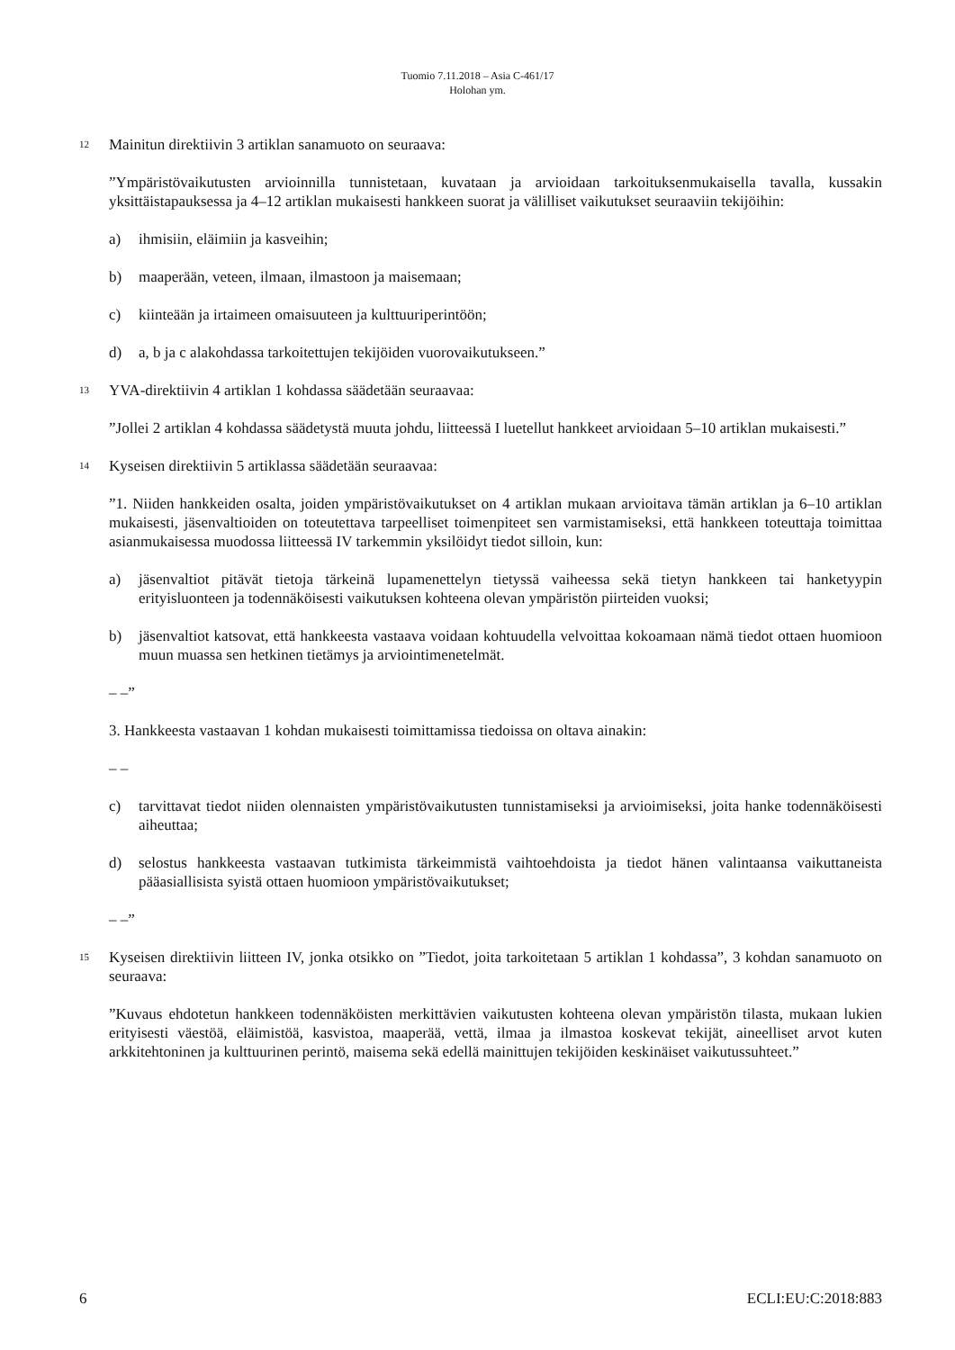Tuomio 7.11.2018 – Asia C-461/17
Holohan ym.
12 Mainitun direktiivin 3 artiklan sanamuoto on seuraava:
”Ympäristövaikutusten arvioinnilla tunnistetaan, kuvataan ja arvioidaan tarkoituksenmukaisella tavalla, kussakin yksittäistapauksessa ja 4–12 artiklan mukaisesti hankkeen suorat ja välilliset vaikutukset seuraaviin tekijöihin:
a) ihmisiin, eläimiin ja kasveihin;
b) maaperään, veteen, ilmaan, ilmastoon ja maisemaan;
c) kiinteään ja irtaimeen omaisuuteen ja kulttuuriperintöön;
d) a, b ja c alakohdassa tarkoitettujen tekijöiden vuorovaikutukseen.”
13 YVA-direktiivin 4 artiklan 1 kohdassa säädetään seuraavaa:
”Jollei 2 artiklan 4 kohdassa säädetystä muuta johdu, liitteessä I luetellut hankkeet arvioidaan 5–10 artiklan mukaisesti.”
14 Kyseisen direktiivin 5 artiklassa säädetään seuraavaa:
”1. Niiden hankkeiden osalta, joiden ympäristövaikutukset on 4 artiklan mukaan arvioitava tämän artiklan ja 6–10 artiklan mukaisesti, jäsenvaltioiden on toteutettava tarpeelliset toimenpiteet sen varmistamiseksi, että hankkeen toteuttaja toimittaa asianmukaisessa muodossa liitteessä IV tarkemmin yksilöidyt tiedot silloin, kun:
a) jäsenvaltiot pitävät tietoja tärkeinä lupamenettelyn tietyssä vaiheessa sekä tietyn hankkeen tai hanketyypin erityisluonteen ja todennäköisesti vaikutuksen kohteena olevan ympäristön piirteiden vuoksi;
b) jäsenvaltiot katsovat, että hankkeesta vastaava voidaan kohtuudella velvoittaa kokoamaan nämä tiedot ottaen huomioon muun muassa sen hetkinen tietämys ja arviointimenetelmät.
– –”
3. Hankkeesta vastaavan 1 kohdan mukaisesti toimittamissa tiedoissa on oltava ainakin:
– –
c) tarvittavat tiedot niiden olennaisten ympäristövaikutusten tunnistamiseksi ja arvioimiseksi, joita hanke todennäköisesti aiheuttaa;
d) selostus hankkeesta vastaavan tutkimista tärkeimmistä vaihtoehdoista ja tiedot hänen valintaansa vaikuttaneista pääasiallisista syistä ottaen huomioon ympäristövaikutukset;
– –”
15 Kyseisen direktiivin liitteen IV, jonka otsikko on ”Tiedot, joita tarkoitetaan 5 artiklan 1 kohdassa”, 3 kohdan sanamuoto on seuraava:
”Kuvaus ehdotetun hankkeen todennäköisten merkittävien vaikutusten kohteena olevan ympäristön tilasta, mukaan lukien erityisesti väestöä, eläimistöä, kasvistoa, maaperää, vettä, ilmaa ja ilmastoa koskevat tekijät, aineelliset arvot kuten arkkitehtoninen ja kulttuurinen perintö, maisema sekä edellä mainittujen tekijöiden keskinäiset vaikutussuhteet.”
6 ECLI:EU:C:2018:883